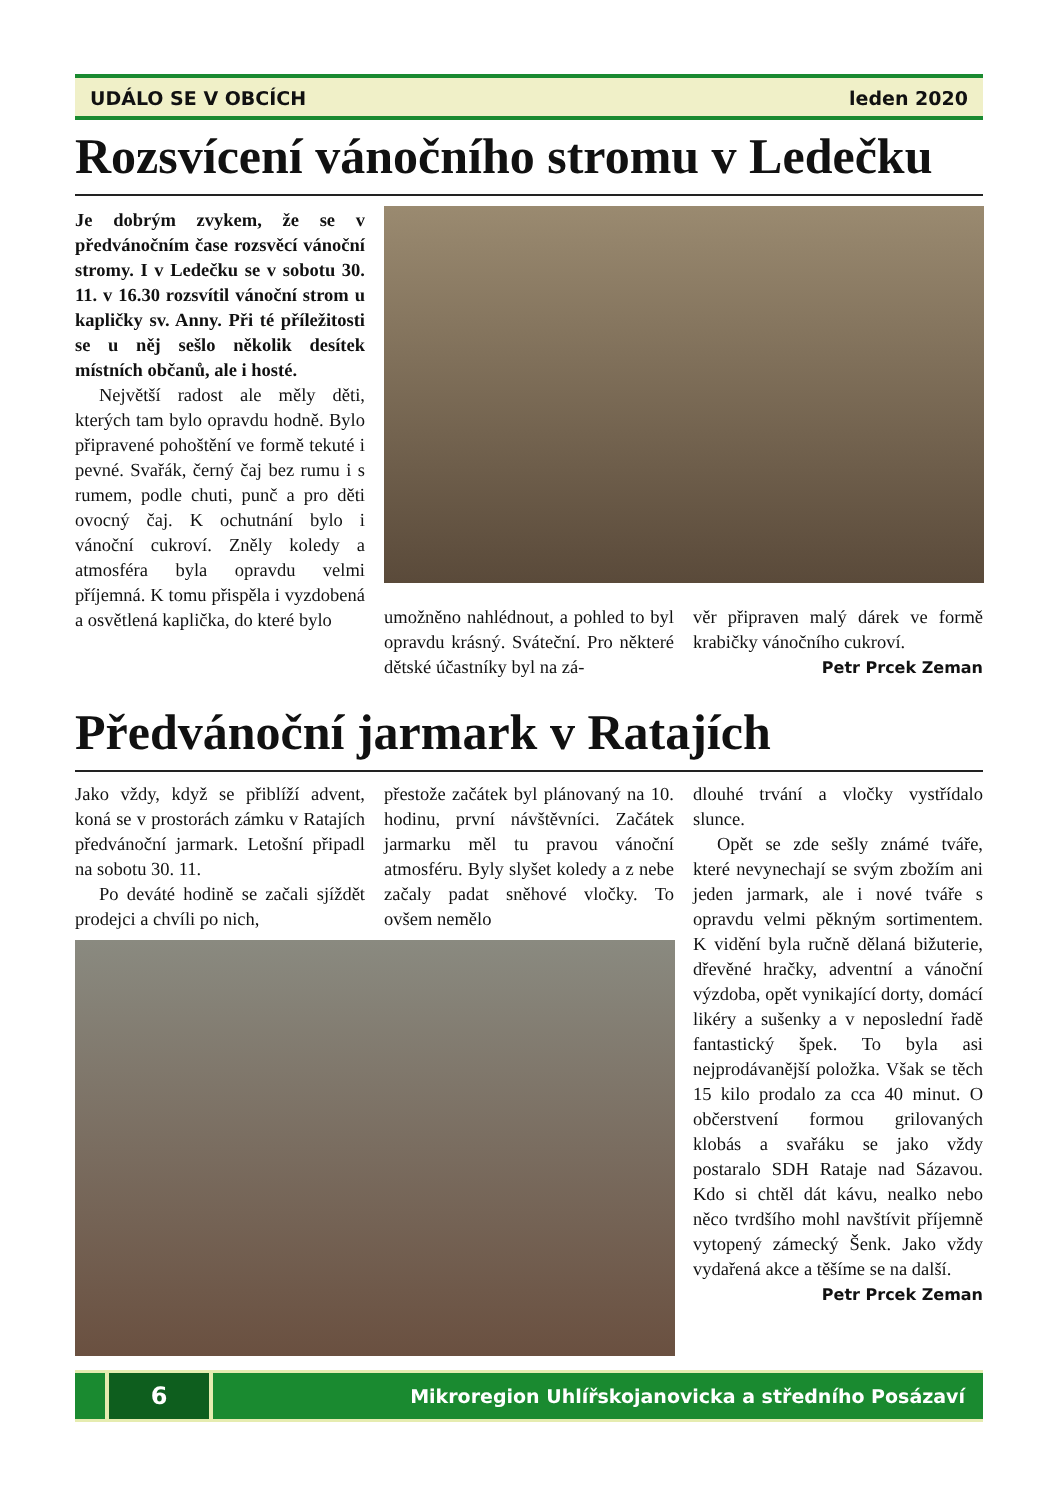UDÁLO SE V OBCÍCH leden 2020
Rozsvícení vánočního stromu v Ledečku
Je dobrým zvykem, že se v předvánočním čase rozsvěcí vánoční stromy. I v Ledečku se v sobotu 30. 11. v 16.30 rozsvítil vánoční strom u kapličky sv. Anny. Při té příležitosti se u něj sešlo několik desítek místních občanů, ale i hosté.
Největší radost ale měly děti, kterých tam bylo opravdu hodně. Bylo připravené pohoštění ve formě tekuté i pevné. Svařák, černý čaj bez rumu i s rumem, podle chuti, punč a pro děti ovocný čaj. K ochutnání bylo i vánoční cukroví. Zněly koledy a atmosféra byla opravdu velmi příjemná. K tomu přispěla i vyzdobená a osvětlená kaplička, do které bylo
umožněno nahlédnout, a pohled to byl opravdu krásný. Sváteční. Pro některé dětské účastníky byl na zá-
věr připraven malý dárek ve formě krabičky vánočního cukroví.
Petr Prcek Zeman
Předvánoční jarmark v Ratajích
Jako vždy, když se přiblíží advent, koná se v prostorách zámku v Ratajích předvánoční jarmark. Letošní připadl na sobotu 30. 11.
Po deváté hodině se začali sjíždět prodejci a chvíli po nich,
přestože začátek byl plánovaný na 10. hodinu, první návštěvníci. Začátek jarmarku měl tu pravou vánoční atmosféru. Byly slyšet koledy a z nebe začaly padat sněhové vločky. To ovšem nemělo
dlouhé trvání a vločky vystřídalo slunce.
Opět se zde sešly známé tváře, které nevynechají se svým zbožím ani jeden jarmark, ale i nové tváře s opravdu velmi pěkným sortimentem. K vidění byla ručně dělaná bižuterie, dřevěné hračky, adventní a vánoční výzdoba, opět vynikající dorty, domácí likéry a sušenky a v neposlední řadě fantastický špek. To byla asi nejprodávanější položka. Však se těch 15 kilo prodalo za cca 40 minut. O občerstvení formou grilovaných klobás a svařáku se jako vždy postaralo SDH Rataje nad Sázavou. Kdo si chtěl dát kávu, nealko nebo něco tvrdšího mohl navštívit příjemně vytopený zámecký Šenk. Jako vždy vydařená akce a těšíme se na další.
Petr Prcek Zeman
6
Mikroregion Uhlířskojanovicka a středního Posázaví